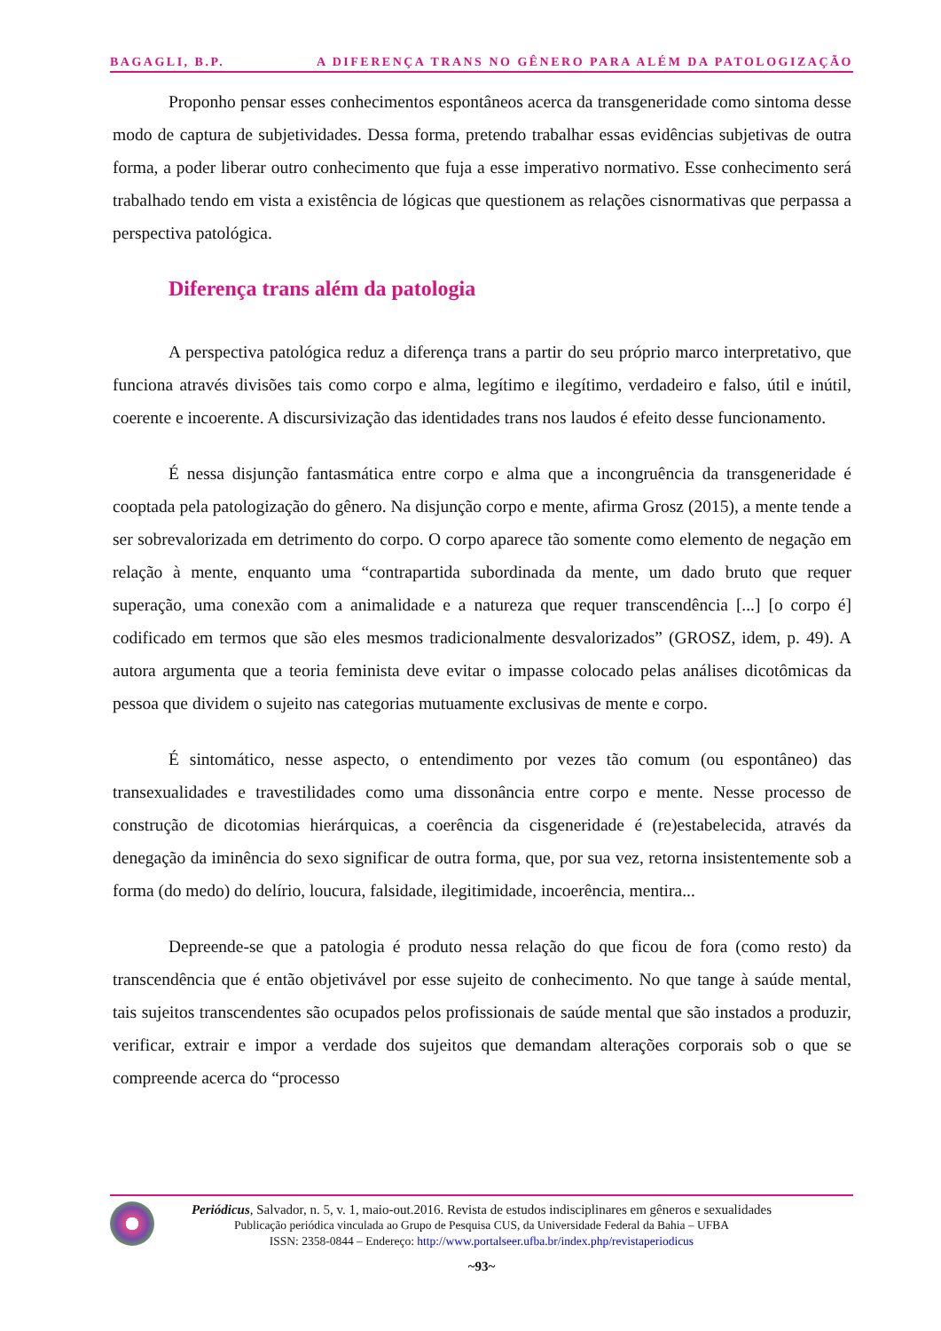BAGAGLI, B.P. A DIFERENÇA TRANS NO GÊNERO PARA ALÉM DA PATOLOGIZAÇÃO
Proponho pensar esses conhecimentos espontâneos acerca da transgeneridade como sintoma desse modo de captura de subjetividades. Dessa forma, pretendo trabalhar essas evidências subjetivas de outra forma, a poder liberar outro conhecimento que fuja a esse imperativo normativo. Esse conhecimento será trabalhado tendo em vista a existência de lógicas que questionem as relações cisnormativas que perpassa a perspectiva patológica.
Diferença trans além da patologia
A perspectiva patológica reduz a diferença trans a partir do seu próprio marco interpretativo, que funciona através divisões tais como corpo e alma, legítimo e ilegítimo, verdadeiro e falso, útil e inútil, coerente e incoerente. A discursivização das identidades trans nos laudos é efeito desse funcionamento.
É nessa disjunção fantasmática entre corpo e alma que a incongruência da transgeneridade é cooptada pela patologização do gênero. Na disjunção corpo e mente, afirma Grosz (2015), a mente tende a ser sobrevalorizada em detrimento do corpo. O corpo aparece tão somente como elemento de negação em relação à mente, enquanto uma “contrapartida subordinada da mente, um dado bruto que requer superação, uma conexão com a animalidade e a natureza que requer transcendência [...] [o corpo é] codificado em termos que são eles mesmos tradicionalmente desvalorizados” (GROSZ, idem, p. 49). A autora argumenta que a teoria feminista deve evitar o impasse colocado pelas análises dicotômicas da pessoa que dividem o sujeito nas categorias mutuamente exclusivas de mente e corpo.
É sintomático, nesse aspecto, o entendimento por vezes tão comum (ou espontâneo) das transexualidades e travestilidades como uma dissonância entre corpo e mente. Nesse processo de construção de dicotomias hierárquicas, a coerência da cisgeneridade é (re)estabelecida, através da denegação da iminência do sexo significar de outra forma, que, por sua vez, retorna insistentemente sob a forma (do medo) do delírio, loucura, falsidade, ilegitimidade, incoerência, mentira...
Depreende-se que a patologia é produto nessa relação do que ficou de fora (como resto) da transcendência que é então objetivável por esse sujeito de conhecimento. No que tange à saúde mental, tais sujeitos transcendentes são ocupados pelos profissionais de saúde mental que são instados a produzir, verificar, extrair e impor a verdade dos sujeitos que demandam alterações corporais sob o que se compreende acerca do “processo
Periódicus, Salvador, n. 5, v. 1, maio-out.2016. Revista de estudos indisciplinares em gêneros e sexualidades
Publicação periódica vinculada ao Grupo de Pesquisa CUS, da Universidade Federal da Bahia – UFBA
ISSN: 2358-0844 – Endereço: http://www.portalseer.ufba.br/index.php/revistaperiodicus
~93~